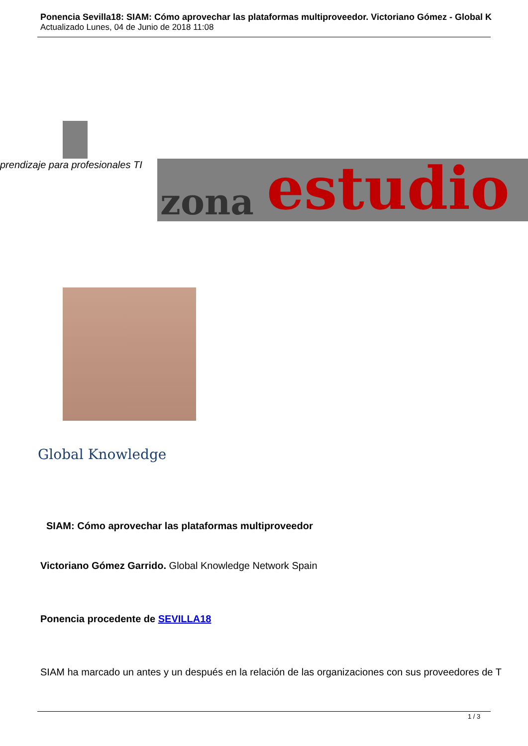Ponencia Sevilla18: SIAM: Cómo aprovechar las plataformas multiproveedor. Victoriano Gómez - Global K
Actualizado Lunes, 04 de Junio de 2018 11:08
prendizaje para profesionales TI zona estudio
Global Knowledge
SIAM: Cómo aprovechar las plataformas multiproveedor
Victoriano Gómez Garrido. Global Knowledge Network Spain
Ponencia procedente de SEVILLA18
SIAM ha marcado un antes y un después en la relación de las organizaciones con sus proveedores de T
1 / 3